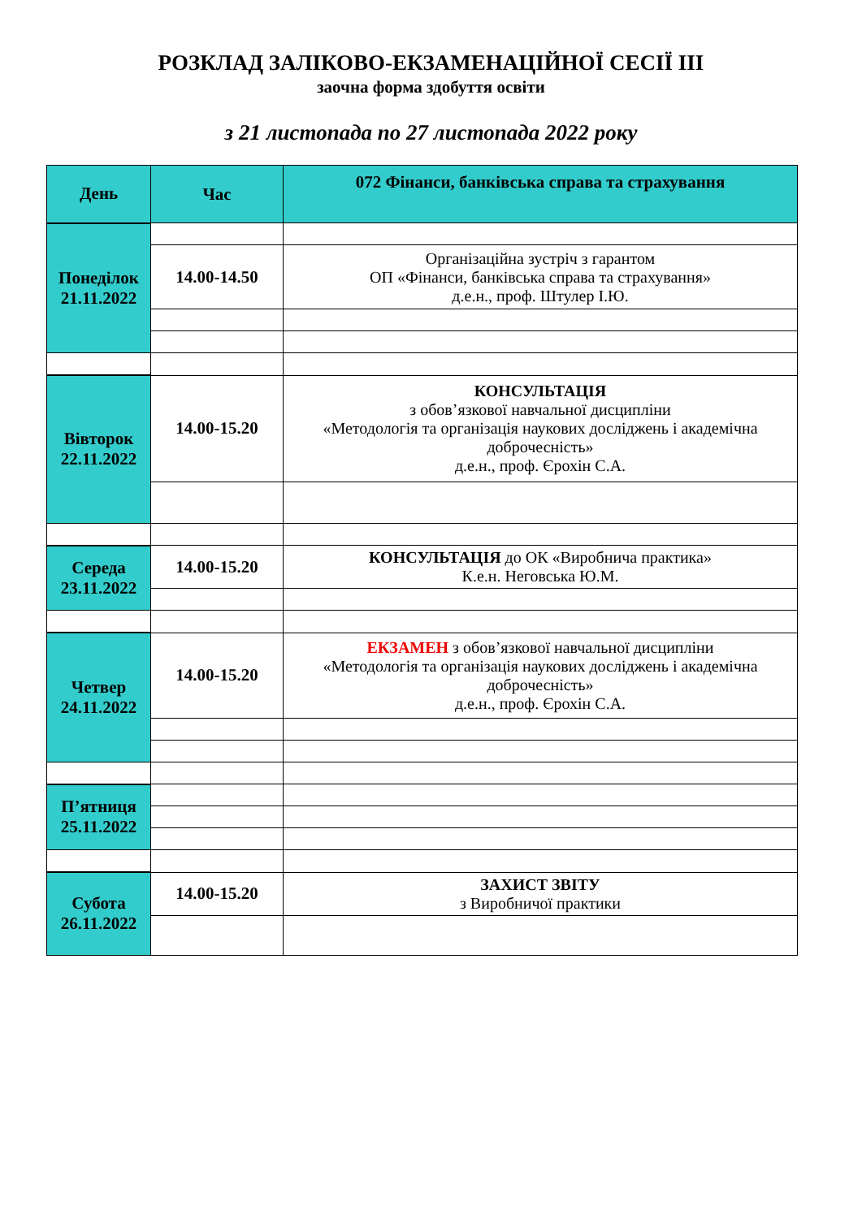РОЗКЛАД ЗАЛІКОВО-ЕКЗАМЕНАЦІЙНОЇ СЕСІЇ ІІІ
заочна форма здобуття освіти
з 21 листопада по 27 листопада 2022 року
| День | Час | 072 Фінанси, банківська справа та страхування |
| --- | --- | --- |
| Понеділок 21.11.2022 | | |
| | 14.00-14.50 | Організаційна зустріч з гарантом ОП «Фінанси, банківська справа та страхування» д.е.н., проф. Штулер І.Ю. |
| Вівторок 22.11.2022 | 14.00-15.20 | КОНСУЛЬТАЦІЯ з обов’язкової навчальної дисципліни «Методологія та організація наукових досліджень і академічна доброчесність» д.е.н., проф. Єрохін С.А. |
| Середа 23.11.2022 | 14.00-15.20 | КОНСУЛЬТАЦІЯ до ОК «Виробнича практика» К.е.н. Неговська Ю.М. |
| Четвер 24.11.2022 | 14.00-15.20 | ЕКЗАМЕН з обов’язкової навчальної дисципліни «Методологія та організація наукових досліджень і академічна доброчесність» д.е.н., проф. Єрохін С.А. |
| П’ятниця 25.11.2022 | | |
| Субота 26.11.2022 | 14.00-15.20 | ЗАХИСТ ЗВІТУ з Виробничої практики |